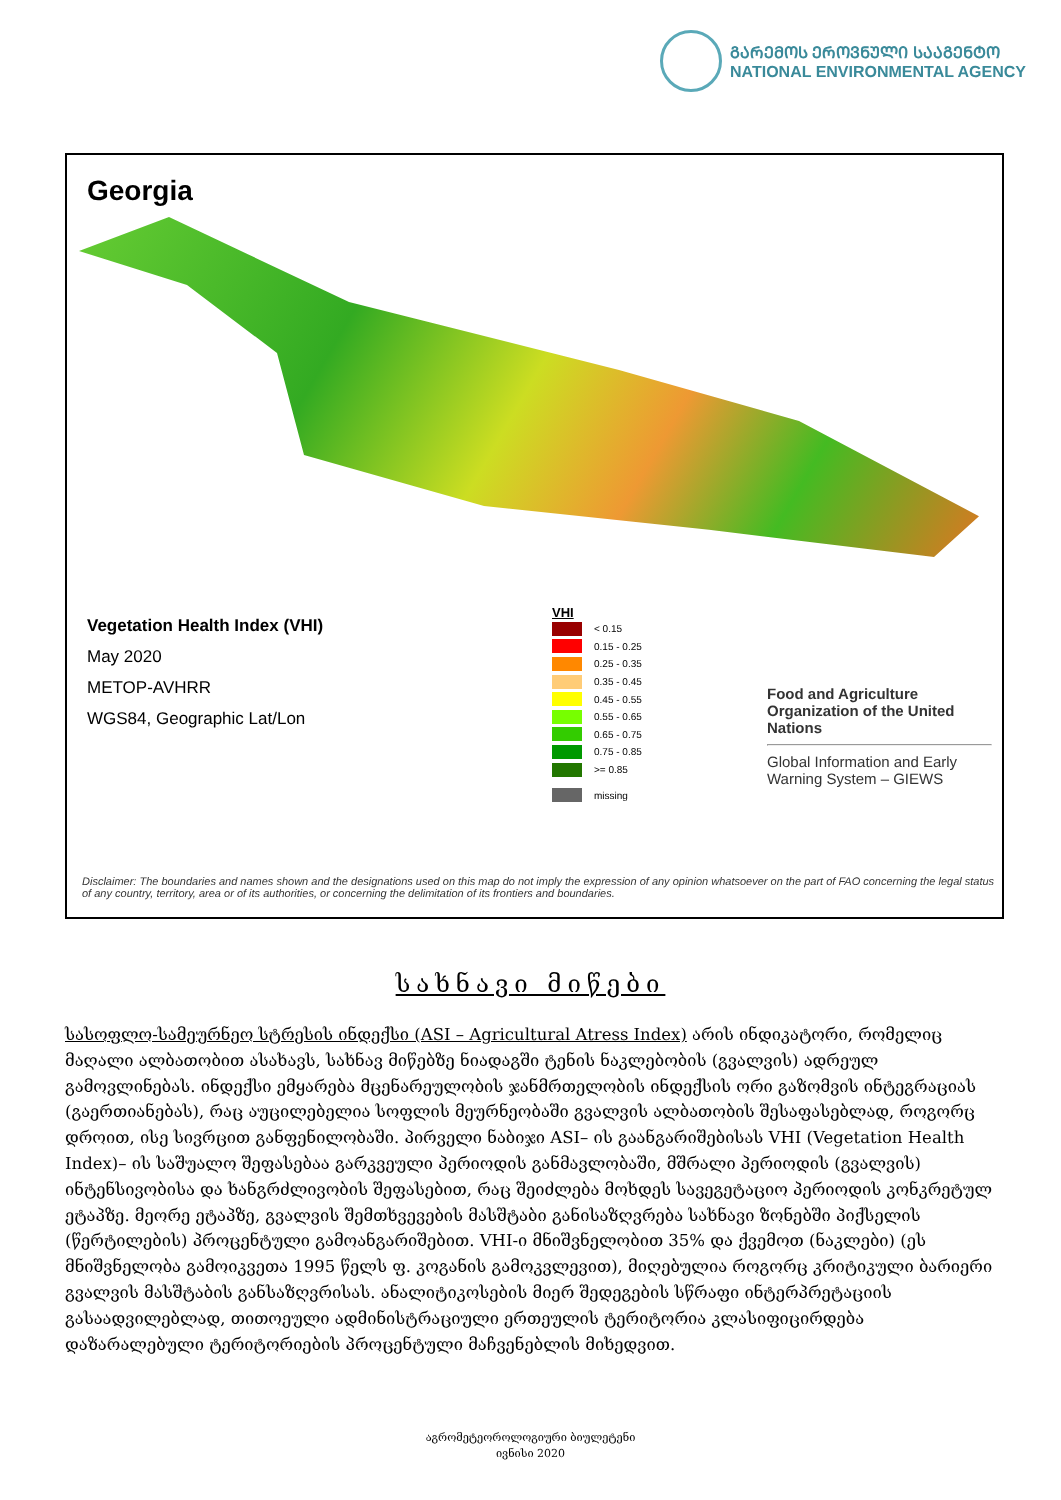ᲒᲐᲠᲔᲛᲝᲡ ᲔᲠᲝᲕᲜᲣᲚᲘ ᲡᲐᲐᲒᲔᲜᲢᲝ
NATIONAL ENVIRONMENTAL AGENCY
Georgia
Vegetation Health Index (VHI)
May 2020
METOP-AVHRR
WGS84, Geographic Lat/Lon
VHI
< 0.15
0.15 - 0.25
0.25 - 0.35
0.35 - 0.45
0.45 - 0.55
0.55 - 0.65
0.65 - 0.75
0.75 - 0.85
>= 0.85
missing
Food and Agriculture Organization of the United Nations
Global Information and Early Warning System – GIEWS
Disclaimer: The boundaries and names shown and the designations used on this map do not imply the expression of any opinion whatsoever on the part of FAO concerning the legal status of any country, territory, area or of its authorities, or concerning the delimitation of its frontiers and boundaries.
სახნავი მიწები
სასოფლო-სამეურნეო სტრესის ინდექსი (ASI – Agricultural Atress Index) არის ინდიკატორი, რომელიც მაღალი ალბათობით ასახავს, სახნავ მიწებზე ნიადაგში ტენის ნაკლებობის (გვალვის) ადრეულ გამოვლინებას. ინდექსი ემყარება მცენარეულობის ჯანმრთელობის ინდექსის ორი გაზომვის ინტეგრაციას (გაერთიანებას), რაც აუცილებელია სოფლის მეურნეობაში გვალვის ალბათობის შესაფასებლად, როგორც დროით, ისე სივრცით განფენილობაში. პირველი ნაბიჯი ASI– ის გაანგარიშებისას VHI (Vegetation Health Index)– ის საშუალო შეფასებაა გარკვეული პერიოდის განმავლობაში, მშრალი პერიოდის (გვალვის) ინტენსივობისა და ხანგრძლივობის შეფასებით, რაც შეიძლება მოხდეს სავეგეტაციო პერიოდის კონკრეტულ ეტაპზე. მეორე ეტაპზე, გვალვის შემთხვევების მასშტაბი განისაზღვრება სახნავი ზონებში პიქსელის (წერტილების) პროცენტული გამოანგარიშებით. VHI-ი მნიშვნელობით 35% და ქვემოთ (ნაკლები) (ეს მნიშვნელობა გამოიკვეთა 1995 წელს ფ. კოგანის გამოკვლევით), მიღებულია როგორც კრიტიკული ბარიერი გვალვის მასშტაბის განსაზღვრისას. ანალიტიკოსების მიერ შედეგების სწრაფი ინტერპრეტაციის გასაადვილებლად, თითოეული ადმინისტრაციული ერთეულის ტერიტორია კლასიფიცირდება დაზარალებული ტერიტორიების პროცენტული მაჩვენებლის მიხედვით.
აგრომეტეოროლოგიური ბიულეტენი
ივნისი 2020